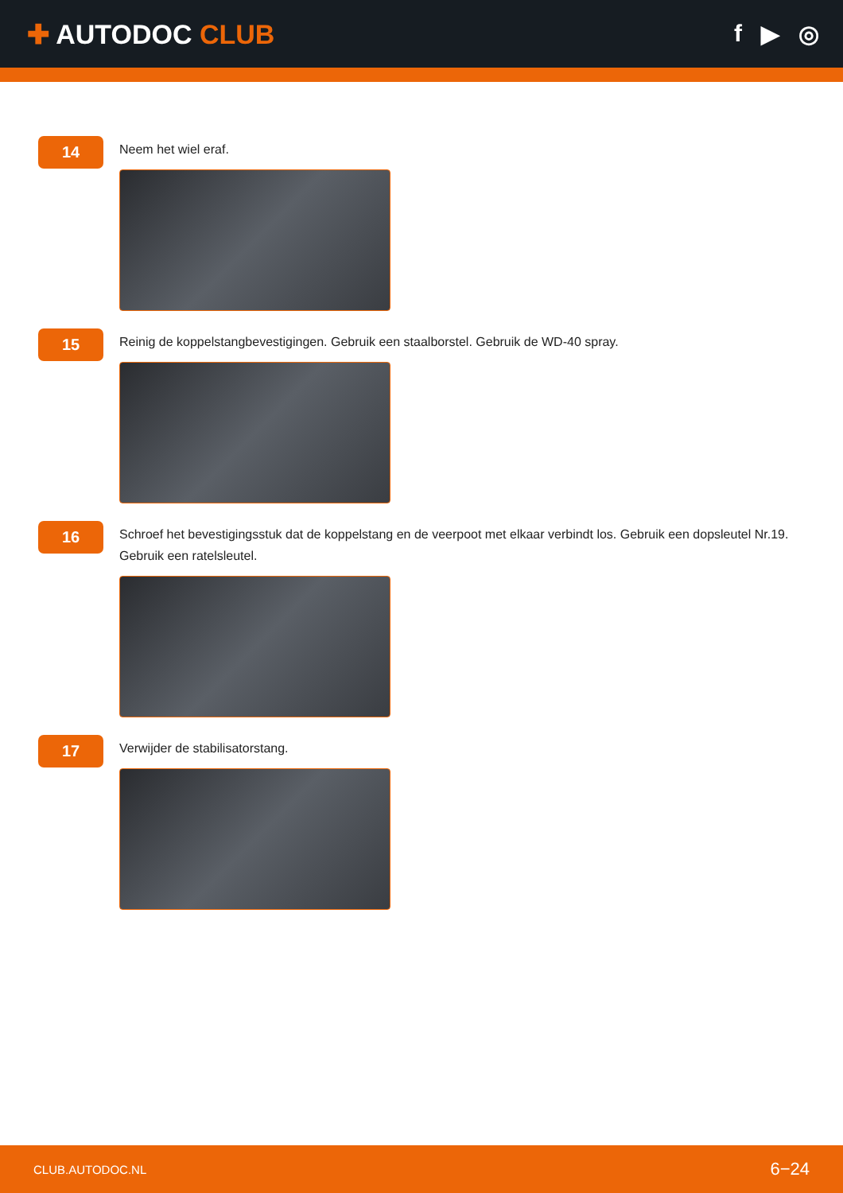✚ AUTODOC CLUB f ▶ ◎
14
Neem het wiel eraf.
15
Reinig de koppelstangbevestigingen. Gebruik een staalborstel. Gebruik de WD-40 spray.
16
Schroef het bevestigingsstuk dat de koppelstang en de veerpoot met elkaar verbindt los. Gebruik een dopsleutel Nr.19. Gebruik een ratelsleutel.
17
Verwijder de stabilisatorstang.
CLUB.AUTODOC.NL 6−24